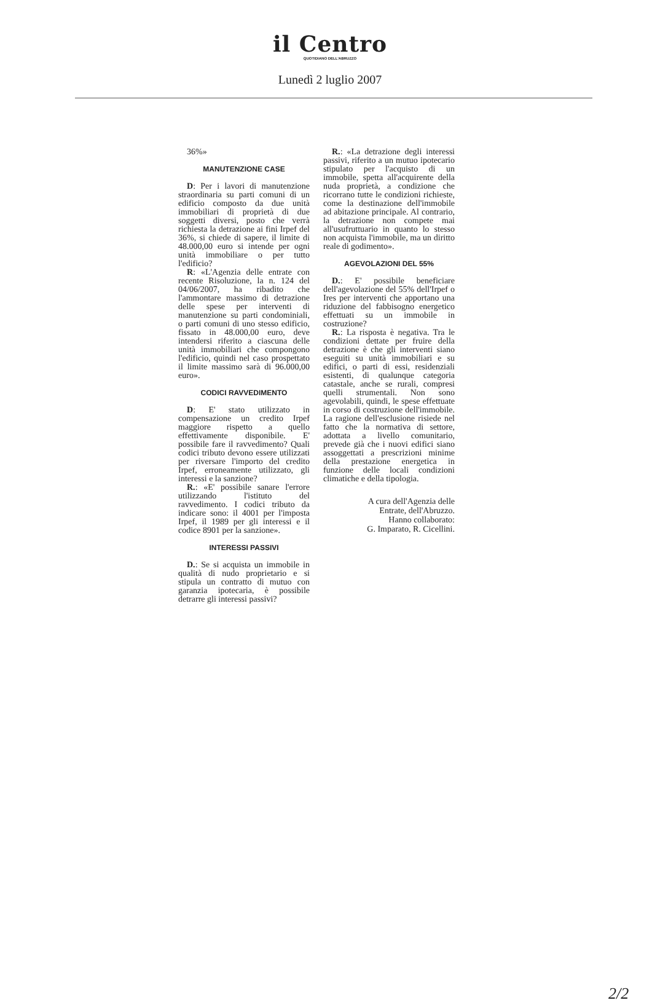il Centro
QUOTIDIANO DELL'ABRUZZO
Lunedì 2 luglio 2007
36%»
MANUTENZIONE CASE
D: Per i lavori di manutenzione straordinaria su parti comuni di un edificio composto da due unità immobiliari di proprietà di due soggetti diversi, posto che verrà richiesta la detrazione ai fini Irpef del 36%, si chiede di sapere, il limite di 48.000,00 euro si intende per ogni unità immobiliare o per tutto l'edificio?
R: «L'Agenzia delle entrate con recente Risoluzione, la n. 124 del 04/06/2007, ha ribadito che l'ammontare massimo di detrazione delle spese per interventi di manutenzione su parti condominiali, o parti comuni di uno stesso edificio, fissato in 48.000,00 euro, deve intendersi riferito a ciascuna delle unità immobiliari che compongono l'edificio, quindi nel caso prospettato il limite massimo sarà di 96.000,00 euro».
CODICI RAVVEDIMENTO
D: E' stato utilizzato in compensazione un credito Irpef maggiore rispetto a quello effettivamente disponibile. E' possibile fare il ravvedimento? Quali codici tributo devono essere utilizzati per riversare l'importo del credito Irpef, erroneamente utilizzato, gli interessi e la sanzione?
R.: «E' possibile sanare l'errore utilizzando l'istituto del ravvedimento. I codici tributo da indicare sono: il 4001 per l'imposta Irpef, il 1989 per gli interessi e il codice 8901 per la sanzione».
INTERESSI PASSIVI
D.: Se si acquista un immobile in qualità di nudo proprietario e si stipula un contratto di mutuo con garanzia ipotecaria, è possibile detrarre gli interessi passivi?
R.: «La detrazione degli interessi passivi, riferito a un mutuo ipotecario stipulato per l'acquisto di un immobile, spetta all'acquirente della nuda proprietà, a condizione che ricorrano tutte le condizioni richieste, come la destinazione dell'immobile ad abitazione principale. Al contrario, la detrazione non compete mai all'usufruttuario in quanto lo stesso non acquista l'immobile, ma un diritto reale di godimento».
AGEVOLAZIONI DEL 55%
D.: E' possibile beneficiare dell'agevolazione del 55% dell'Irpef o Ires per interventi che apportano una riduzione del fabbisogno energetico effettuati su un immobile in costruzione?
R.: La risposta è negativa. Tra le condizioni dettate per fruire della detrazione è che gli interventi siano eseguiti su unità immobiliari e su edifici, o parti di essi, residenziali esistenti, di qualunque categoria catastale, anche se rurali, compresi quelli strumentali. Non sono agevolabili, quindi, le spese effettuate in corso di costruzione dell'immobile. La ragione dell'esclusione risiede nel fatto che la normativa di settore, adottata a livello comunitario, prevede già che i nuovi edifici siano assoggettati a prescrizioni minime della prestazione energetica in funzione delle locali condizioni climatiche e della tipologia.
A cura dell'Agenzia delle
Entrate, dell'Abruzzo.
Hanno collaborato:
G. Imparato, R. Cicellini.
2/2